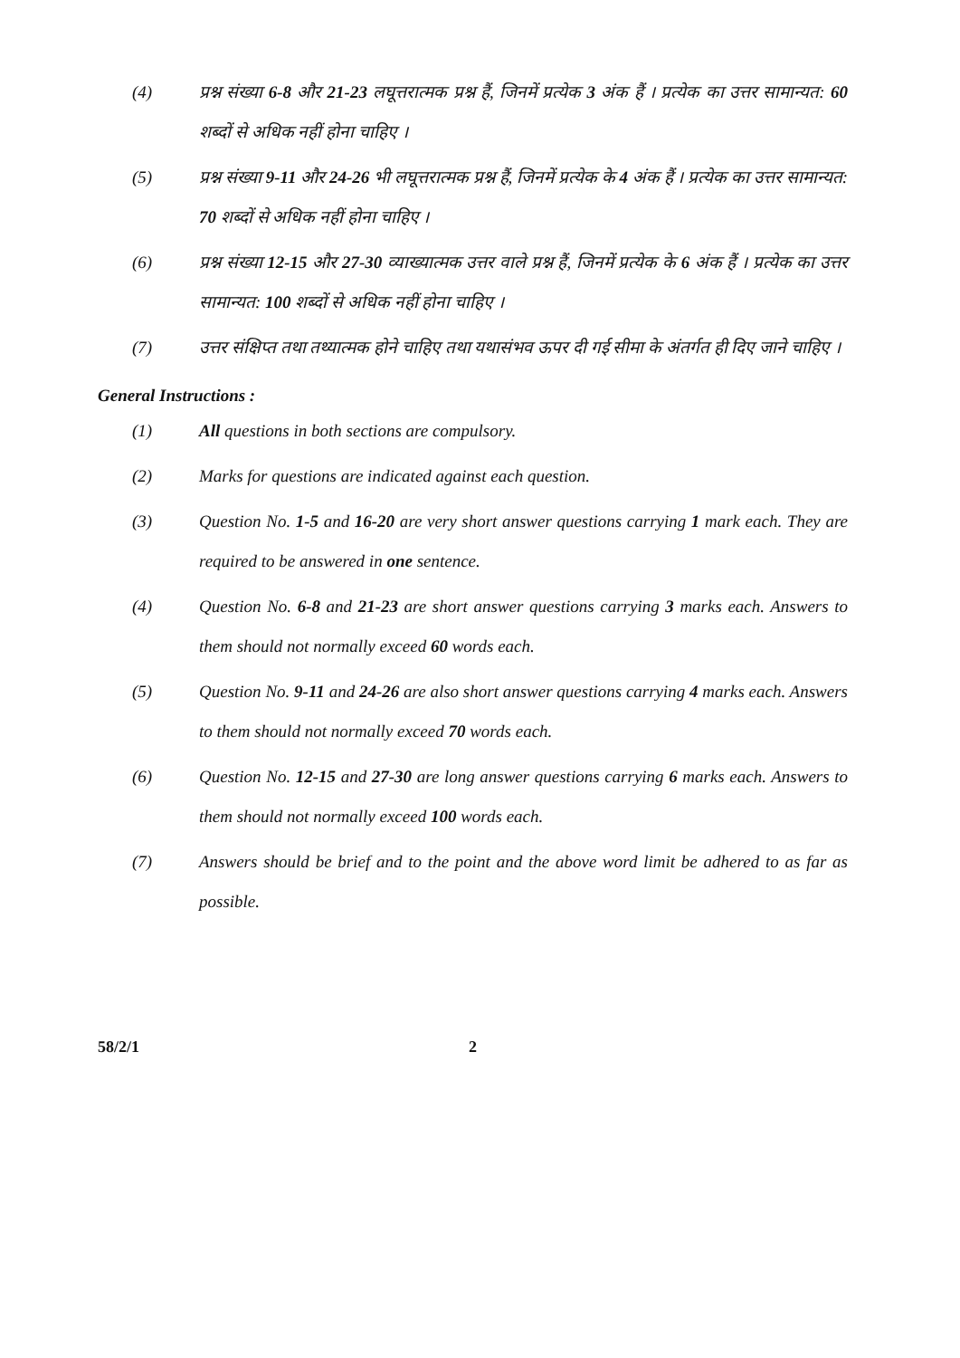(4) प्रश्न संख्या 6-8 और 21-23 लघूत्तरात्मक प्रश्न हैं, जिनमें प्रत्येक 3 अंक हैं । प्रत्येक का उत्तर सामान्यत: 60 शब्दों से अधिक नहीं होना चाहिए ।
(5) प्रश्न संख्या 9-11 और 24-26 भी लघूत्तरात्मक प्रश्न हैं, जिनमें प्रत्येक के 4 अंक हैं । प्रत्येक का उत्तर सामान्यत: 70 शब्दों से अधिक नहीं होना चाहिए ।
(6) प्रश्न संख्या 12-15 और 27-30 व्याख्यात्मक उत्तर वाले प्रश्न हैं, जिनमें प्रत्येक के 6 अंक हैं । प्रत्येक का उत्तर सामान्यत: 100 शब्दों से अधिक नहीं होना चाहिए ।
(7) उत्तर संक्षिप्त तथा तथ्यात्मक होने चाहिए तथा यथासंभव ऊपर दी गई सीमा के अंतर्गत ही दिए जाने चाहिए ।
General Instructions :
(1) All questions in both sections are compulsory.
(2) Marks for questions are indicated against each question.
(3) Question No. 1-5 and 16-20 are very short answer questions carrying 1 mark each. They are required to be answered in one sentence.
(4) Question No. 6-8 and 21-23 are short answer questions carrying 3 marks each. Answers to them should not normally exceed 60 words each.
(5) Question No. 9-11 and 24-26 are also short answer questions carrying 4 marks each. Answers to them should not normally exceed 70 words each.
(6) Question No. 12-15 and 27-30 are long answer questions carrying 6 marks each. Answers to them should not normally exceed 100 words each.
(7) Answers should be brief and to the point and the above word limit be adhered to as far as possible.
58/2/1 2